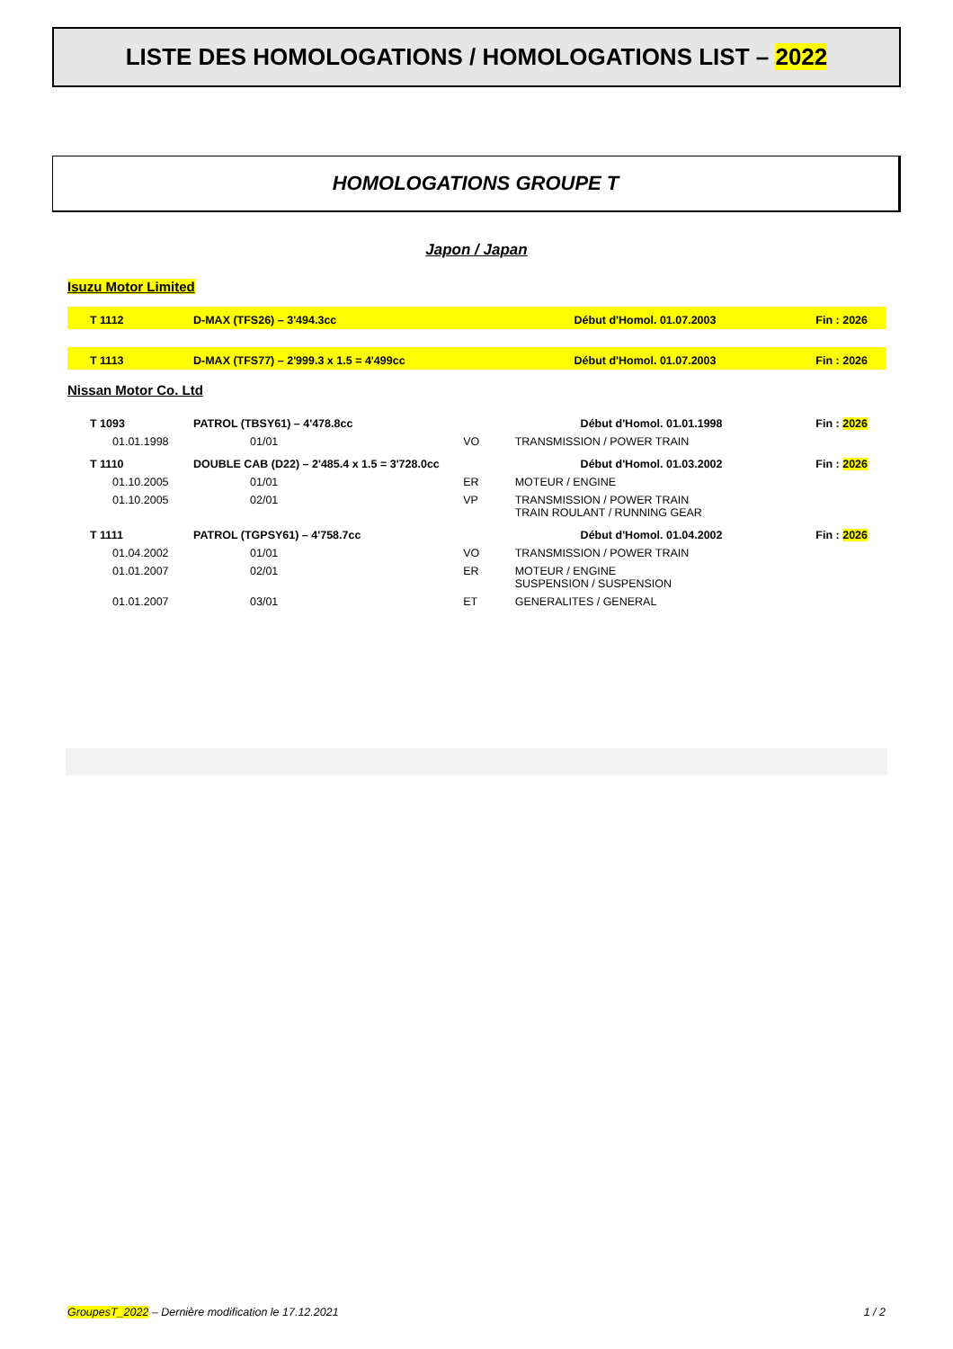LISTE DES HOMOLOGATIONS / HOMOLOGATIONS LIST – 2022
HOMOLOGATIONS GROUPE T
Japon / Japan
Isuzu Motor Limited
| T 1112 | D-MAX (TFS26) – 3'494.3cc | Début d'Homol. 01.07.2003 | Fin : 2026 |
| T 1113 | D-MAX (TFS77) – 2'999.3 x 1.5 = 4'499cc | Début d'Homol. 01.07.2003 | Fin : 2026 |
Nissan Motor Co. Ltd
| T 1093 | PATROL (TBSY61) – 4'478.8cc | | Début d'Homol. 01.01.1998 | Fin : 2026 |
| 01.01.1998 | 01/01 | VO | TRANSMISSION / POWER TRAIN | |
| T 1110 | DOUBLE CAB (D22) – 2'485.4 x 1.5 = 3'728.0cc | | Début d'Homol. 01.03.2002 | Fin : 2026 |
| 01.10.2005 | 01/01 | ER | MOTEUR / ENGINE | |
| 01.10.2005 | 02/01 | VP | TRANSMISSION / POWER TRAIN TRAIN ROULANT / RUNNING GEAR | |
| T 1111 | PATROL (TGPSY61) – 4'758.7cc | | Début d'Homol. 01.04.2002 | Fin : 2026 |
| 01.04.2002 | 01/01 | VO | TRANSMISSION / POWER TRAIN | |
| 01.01.2007 | 02/01 | ER | MOTEUR / ENGINE SUSPENSION / SUSPENSION | |
| 01.01.2007 | 03/01 | ET | GENERALITES / GENERAL | |
GroupesT_2022 – Dernière modification le 17.12.2021 1 / 2